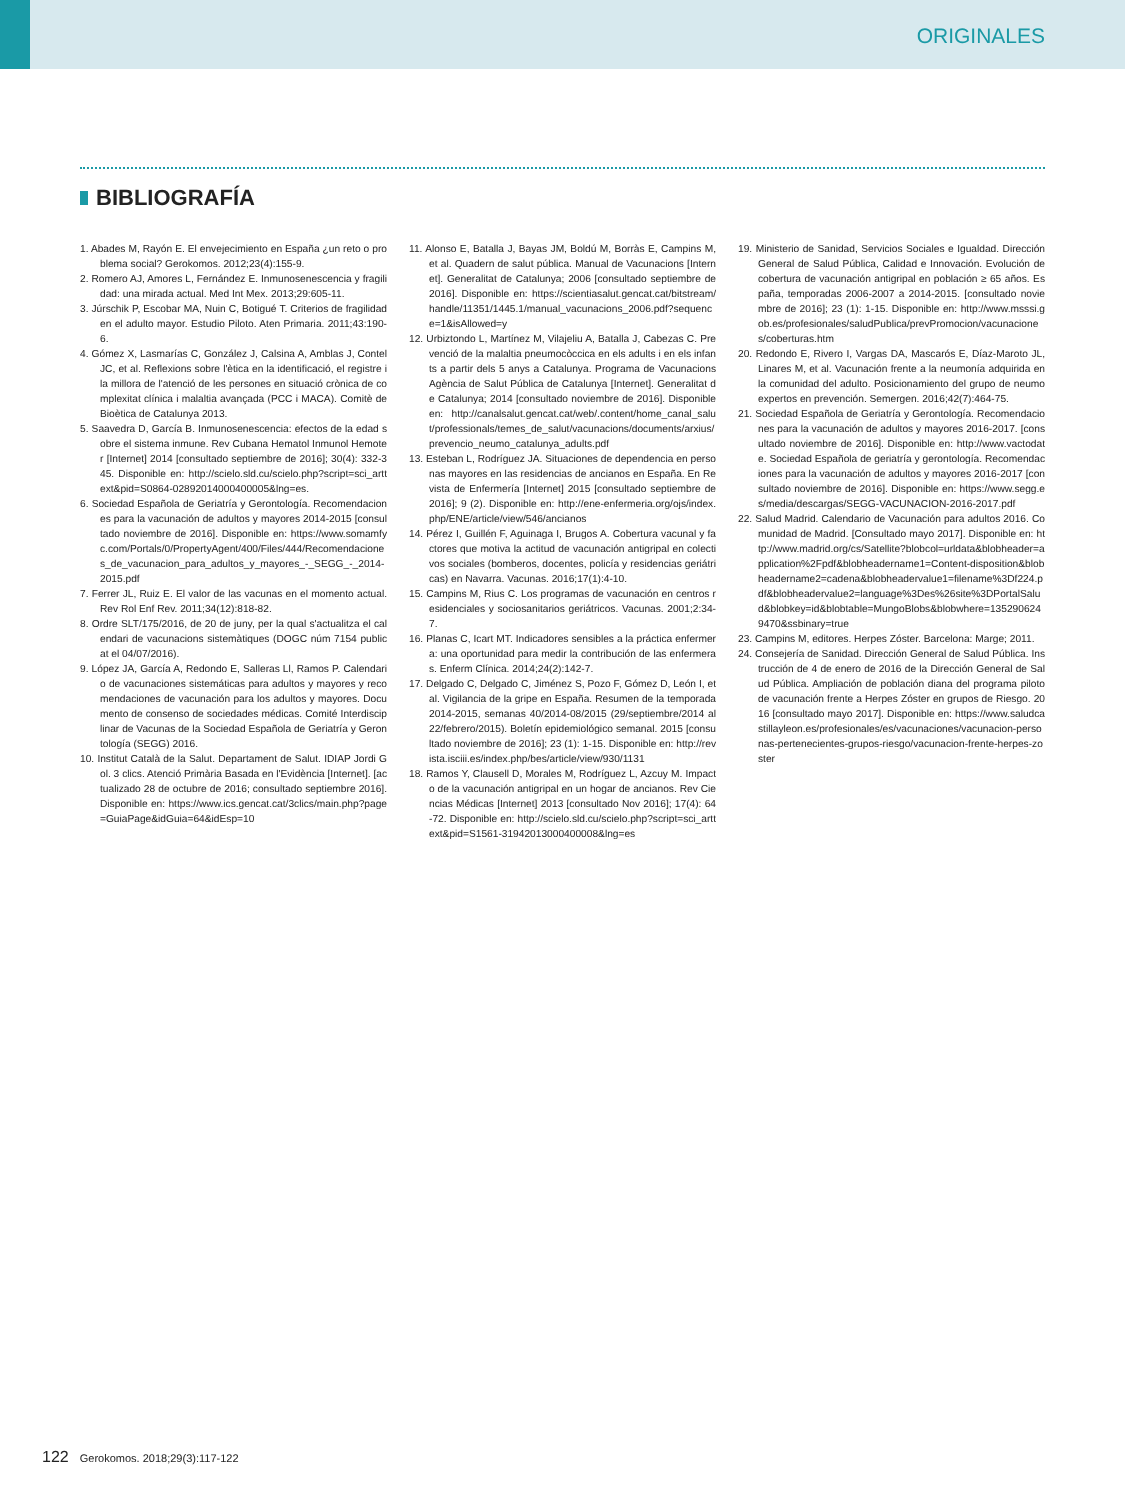ORIGINALES
BIBLIOGRAFÍA
1. Abades M, Rayón E. El envejecimiento en España ¿un reto o problema social? Gerokomos. 2012;23(4):155-9.
2. Romero AJ, Amores L, Fernández E. Inmunosenescencia y fragilidad: una mirada actual. Med Int Mex. 2013;29:605-11.
3. Júrschik P, Escobar MA, Nuin C, Botigué T. Criterios de fragilidad en el adulto mayor. Estudio Piloto. Aten Primaria. 2011;43:190-6.
4. Gómez X, Lasmarías C, González J, Calsina A, Amblas J, Contel JC, et al. Reflexions sobre l'ètica en la identificació, el registre i la millora de l'atenció de les persones en situació crònica de complexitat clínica i malaltia avançada (PCC i MACA). Comitè de Bioètica de Catalunya 2013.
5. Saavedra D, García B. Inmunosenescencia: efectos de la edad sobre el sistema inmune. Rev Cubana Hematol Inmunol Hemoter [Internet] 2014 [consultado septiembre de 2016]; 30(4): 332-345. Disponible en: http://scielo.sld.cu/scielo.php?script=sci_arttext&pid=S0864-02892014000400005&lng=es.
6. Sociedad Española de Geriatría y Gerontología. Recomendaciones para la vacunación de adultos y mayores 2014-2015 [consultado noviembre de 2016]. Disponible en: https://www.somamfyc.com/Portals/0/PropertyAgent/400/Files/444/Recomendaciones_de_vacunacion_para_adultos_y_mayores_-_SEGG_-_2014-2015.pdf
7. Ferrer JL, Ruiz E. El valor de las vacunas en el momento actual. Rev Rol Enf Rev. 2011;34(12):818-82.
8. Ordre SLT/175/2016, de 20 de juny, per la qual s'actualitza el calendari de vacunacions sistemàtiques (DOGC núm 7154 publicat el 04/07/2016).
9. López JA, García A, Redondo E, Salleras Ll, Ramos P. Calendario de vacunaciones sistemáticas para adultos y mayores y recomendaciones de vacunación para los adultos y mayores. Documento de consenso de sociedades médicas. Comité Interdisciplinar de Vacunas de la Sociedad Española de Geriatría y Gerontología (SEGG) 2016.
10. Institut Català de la Salut. Departament de Salut. IDIAP Jordi Gol. 3 clics. Atenció Primària Basada en l'Evidència [Internet]. [actualizado 28 de octubre de 2016; consultado septiembre 2016]. Disponible en: https://www.ics.gencat.cat/3clics/main.php?page=GuiaPage&idGuia=64&idEsp=10
11. Alonso E, Batalla J, Bayas JM, Boldú M, Borràs E, Campins M, et al. Quadern de salut pública. Manual de Vacunacions [Internet]. Generalitat de Catalunya; 2006 [consultado septiembre de 2016]. Disponible en: https://scientiasalut.gencat.cat/bitstream/handle/11351/1445.1/manual_vacunacions_2006.pdf?sequence=1&isAllowed=y
12. Urbiztondo L, Martínez M, Vilajeliu A, Batalla J, Cabezas C. Prevenció de la malaltia pneumocòccica en els adults i en els infants a partir dels 5 anys a Catalunya. Programa de Vacunacions Agència de Salut Pública de Catalunya [Internet]. Generalitat de Catalunya; 2014 [consultado noviembre de 2016]. Disponible en: http://canalsalut.gencat.cat/web/.content/home_canal_salut/professionals/temes_de_salut/vacunacions/documents/arxius/prevencio_neumo_catalunya_adults.pdf
13. Esteban L, Rodríguez JA. Situaciones de dependencia en personas mayores en las residencias de ancianos en España. En Revista de Enfermería [Internet] 2015 [consultado septiembre de 2016]; 9 (2). Disponible en: http://ene-enfermeria.org/ojs/index.php/ENE/article/view/546/ancianos
14. Pérez I, Guillén F, Aguinaga I, Brugos A. Cobertura vacunal y factores que motiva la actitud de vacunación antigripal en colectivos sociales (bomberos, docentes, policía y residencias geriátricas) en Navarra. Vacunas. 2016;17(1):4-10.
15. Campins M, Rius C. Los programas de vacunación en centros residenciales y sociosanitarios geriátricos. Vacunas. 2001;2:34-7.
16. Planas C, Icart MT. Indicadores sensibles a la práctica enfermera: una oportunidad para medir la contribución de las enfermeras. Enferm Clínica. 2014;24(2):142-7.
17. Delgado C, Delgado C, Jiménez S, Pozo F, Gómez D, León I, et al. Vigilancia de la gripe en España. Resumen de la temporada 2014-2015, semanas 40/2014-08/2015 (29/septiembre/2014 al 22/febrero/2015). Boletín epidemiológico semanal. 2015 [consultado noviembre de 2016]; 23 (1): 1-15. Disponible en: http://revista.isciii.es/index.php/bes/article/view/930/1131
18. Ramos Y, Clausell D, Morales M, Rodríguez L, Azcuy M. Impacto de la vacunación antigripal en un hogar de ancianos. Rev Ciencias Médicas [Internet] 2013 [consultado Nov 2016]; 17(4): 64-72. Disponible en: http://scielo.sld.cu/scielo.php?script=sci_arttext&pid=S1561-31942013000400008&lng=es
19. Ministerio de Sanidad, Servicios Sociales e Igualdad. Dirección General de Salud Pública, Calidad e Innovación. Evolución de cobertura de vacunación antigripal en población ≥ 65 años. España, temporadas 2006-2007 a 2014-2015. [consultado noviembre de 2016]; 23 (1): 1-15. Disponible en: http://www.msssi.gob.es/profesionales/saludPublica/prevPromocion/vacunaciones/coberturas.htm
20. Redondo E, Rivero I, Vargas DA, Mascarós E, Díaz-Maroto JL, Linares M, et al. Vacunación frente a la neumonía adquirida en la comunidad del adulto. Posicionamiento del grupo de neumoexpertos en prevención. Semergen. 2016;42(7):464-75.
21. Sociedad Española de Geriatría y Gerontología. Recomendaciones para la vacunación de adultos y mayores 2016-2017. [consultado noviembre de 2016]. Disponible en: http://www.vactodate. Sociedad Española de geriatría y gerontología. Recomendaciones para la vacunación de adultos y mayores 2016-2017 [consultado noviembre de 2016]. Disponible en: https://www.segg.es/media/descargas/SEGG-VACUNACION-2016-2017.pdf
22. Salud Madrid. Calendario de Vacunación para adultos 2016. Comunidad de Madrid. [Consultado mayo 2017]. Disponible en: http://www.madrid.org/cs/Satellite?blobcol=urldata&blobheader=application%2Fpdf&blobheadername1=Content-disposition&blobheadername2=cadena&blobheadervalue1=filename%3Df224.pdf&blobheadervalue2=language%3Des%26site%3DPortalSalud&blobkey=id&blobtable=MungoBlobs&blobwhere=1352906249470&ssbinary=true
23. Campins M, editores. Herpes Zóster. Barcelona: Marge; 2011.
24. Consejería de Sanidad. Dirección General de Salud Pública. Instrucción de 4 de enero de 2016 de la Dirección General de Salud Pública. Ampliación de población diana del programa piloto de vacunación frente a Herpes Zóster en grupos de Riesgo. 2016 [consultado mayo 2017]. Disponible en: https://www.saludcastillayleon.es/profesionales/es/vacunaciones/vacunacion-personas-pertenecientes-grupos-riesgo/vacunacion-frente-herpes-zoster
122 Gerokomos. 2018;29(3):117-122